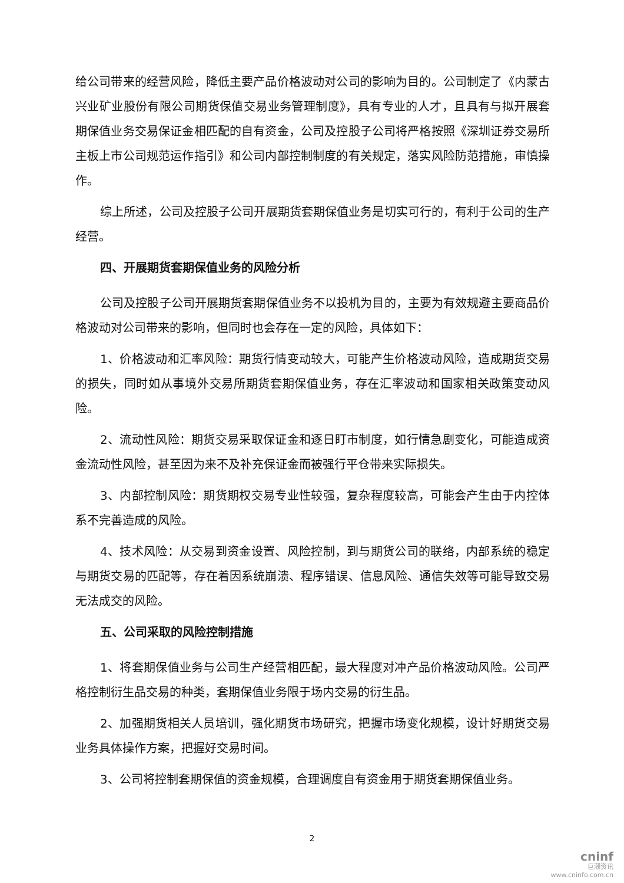给公司带来的经营风险，降低主要产品价格波动对公司的影响为目的。公司制定了《内蒙古兴业矿业股份有限公司期货保值交易业务管理制度》，具有专业的人才，且具有与拟开展套期保值业务交易保证金相匹配的自有资金，公司及控股子公司将严格按照《深圳证券交易所主板上市公司规范运作指引》和公司内部控制制度的有关规定，落实风险防范措施，审慎操作。
综上所述，公司及控股子公司开展期货套期保值业务是切实可行的，有利于公司的生产经营。
四、开展期货套期保值业务的风险分析
公司及控股子公司开展期货套期保值业务不以投机为目的，主要为有效规避主要商品价格波动对公司带来的影响，但同时也会存在一定的风险，具体如下：
1、价格波动和汇率风险：期货行情变动较大，可能产生价格波动风险，造成期货交易的损失，同时如从事境外交易所期货套期保值业务，存在汇率波动和国家相关政策变动风险。
2、流动性风险：期货交易采取保证金和逐日盯市制度，如行情急剧变化，可能造成资金流动性风险，甚至因为来不及补充保证金而被强行平仓带来实际损失。
3、内部控制风险：期货期权交易专业性较强，复杂程度较高，可能会产生由于内控体系不完善造成的风险。
4、技术风险：从交易到资金设置、风险控制，到与期货公司的联络，内部系统的稳定与期货交易的匹配等，存在着因系统崩溃、程序错误、信息风险、通信失效等可能导致交易无法成交的风险。
五、公司采取的风险控制措施
1、将套期保值业务与公司生产经营相匹配，最大程度对冲产品价格波动风险。公司严格控制衍生品交易的种类，套期保值业务限于场内交易的衍生品。
2、加强期货相关人员培训，强化期货市场研究，把握市场变化规模，设计好期货交易业务具体操作方案，把握好交易时间。
3、公司将控制套期保值的资金规模，合理调度自有资金用于期货套期保值业务。
2
cninf
巨潮资讯
www.cninfo.com.cn